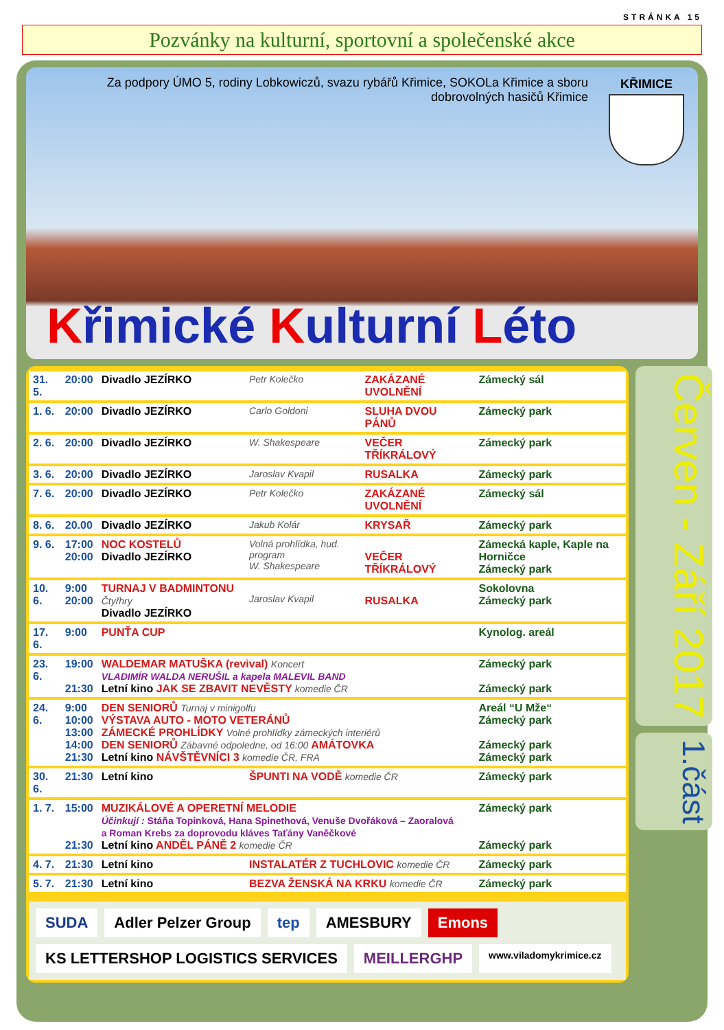STRÁNKA 15
Pozvánky na kulturní, sportovní a společenské akce
Za podpory ÚMO 5, rodiny Lobkowiczů, svazu rybářů Křimice, SOKOLa Křimice a sboru dobrovolných hasičů Křimice
KŘIMICE
Křimické Kulturní Léto
| 31. 5. | 20:00 | Divadlo JEZÍRKO | Petr Kolečko | ZAKÁZANÉ UVOLNĚNÍ | Zámecký sál |
| 1. 6. | 20:00 | Divadlo JEZÍRKO | Carlo Goldoni | SLUHA DVOU PÁNŮ | Zámecký park |
| 2. 6. | 20:00 | Divadlo JEZÍRKO | W. Shakespeare | VEČER TŘÍKRÁLOVÝ | Zámecký park |
| 3. 6. | 20:00 | Divadlo JEZÍRKO | Jaroslav Kvapil | RUSALKA | Zámecký park |
| 7. 6. | 20:00 | Divadlo JEZÍRKO | Petr Kolečko | ZAKÁZANÉ UVOLNĚNÍ | Zámecký sál |
| 8. 6. | 20.00 | Divadlo JEZÍRKO | Jakub Kolár | KRYSAŘ | Zámecký park |
| 9. 6. | 17:00 20:00 | NOC KOSTELŮ Divadlo JEZÍRKO | Volná prohlídka, hud. program W. Shakespeare | VEČER TŘÍKRÁLOVÝ | Zámecká kaple, Kaple na Horničce Zámecký park |
| 10. 6. | 9:00 20:00 | TURNAJ V BADMINTONU Čtyřhry Divadlo JEZÍRKO | Jaroslav Kvapil | RUSALKA | Sokolovna Zámecký park |
| 17. 6. | 9:00 | PUNŤA CUP | | | Kynolog. areál |
| 23. 6. | 19:00 21:30 | WALDEMAR MATUŠKA (revival) Koncert VLADIMÍR WALDA NERUŠIL a kapela MALEVIL BAND Letní kino JAK SE ZBAVIT NEVĚSTY komedie ČR | | | Zámecký park Zámecký park |
| 24. 6. | 9:00 10:00 13:00 14:00 21:30 | DEN SENIORŮ Turnaj v minigolfu VÝSTAVA AUTO - MOTO VETERÁNŮ ZÁMECKÉ PROHLÍDKY Volné prohlídky zámeckých interiérů DEN SENIORŮ Zábavné odpoledne, od 16:00 AMÁTOVKA Letní kino NÁVŠTĚVNÍCI 3 komedie ČR, FRA | | | Areál “U Mže“ Zámecký park Zámecký park Zámecký park |
| 30. 6. | 21:30 | Letní kino | ŠPUNTI NA VODĚ komedie ČR | | Zámecký park |
| 1. 7. | 15:00 21:30 | MUZIKÁLOVÉ A OPERETNÍ MELODIE Účinkují : Stáňa Topinková, Hana Spinethová, Venuše Dvořáková – Zaoralová a Roman Krebs za doprovodu kláves Taťány Vaněčkové Letní kino ANDĚL PÁNĚ 2 komedie ČR | | | Zámecký park Zámecký park |
| 4. 7. | 21:30 | Letní kino | INSTALATÉR Z TUCHLOVIC komedie ČR | | Zámecký park |
| 5. 7. | 21:30 | Letní kino | BEZVA ŽENSKÁ NA KRKU komedie ČR | | Zámecký park |
SUDA Adler Pelzer Group tep AMESBURY Emons KS LETTERSHOP LOGISTICS SERVICES MEILLERGHP www.viladomykrimice.cz
Červen - Září 2017
1.část